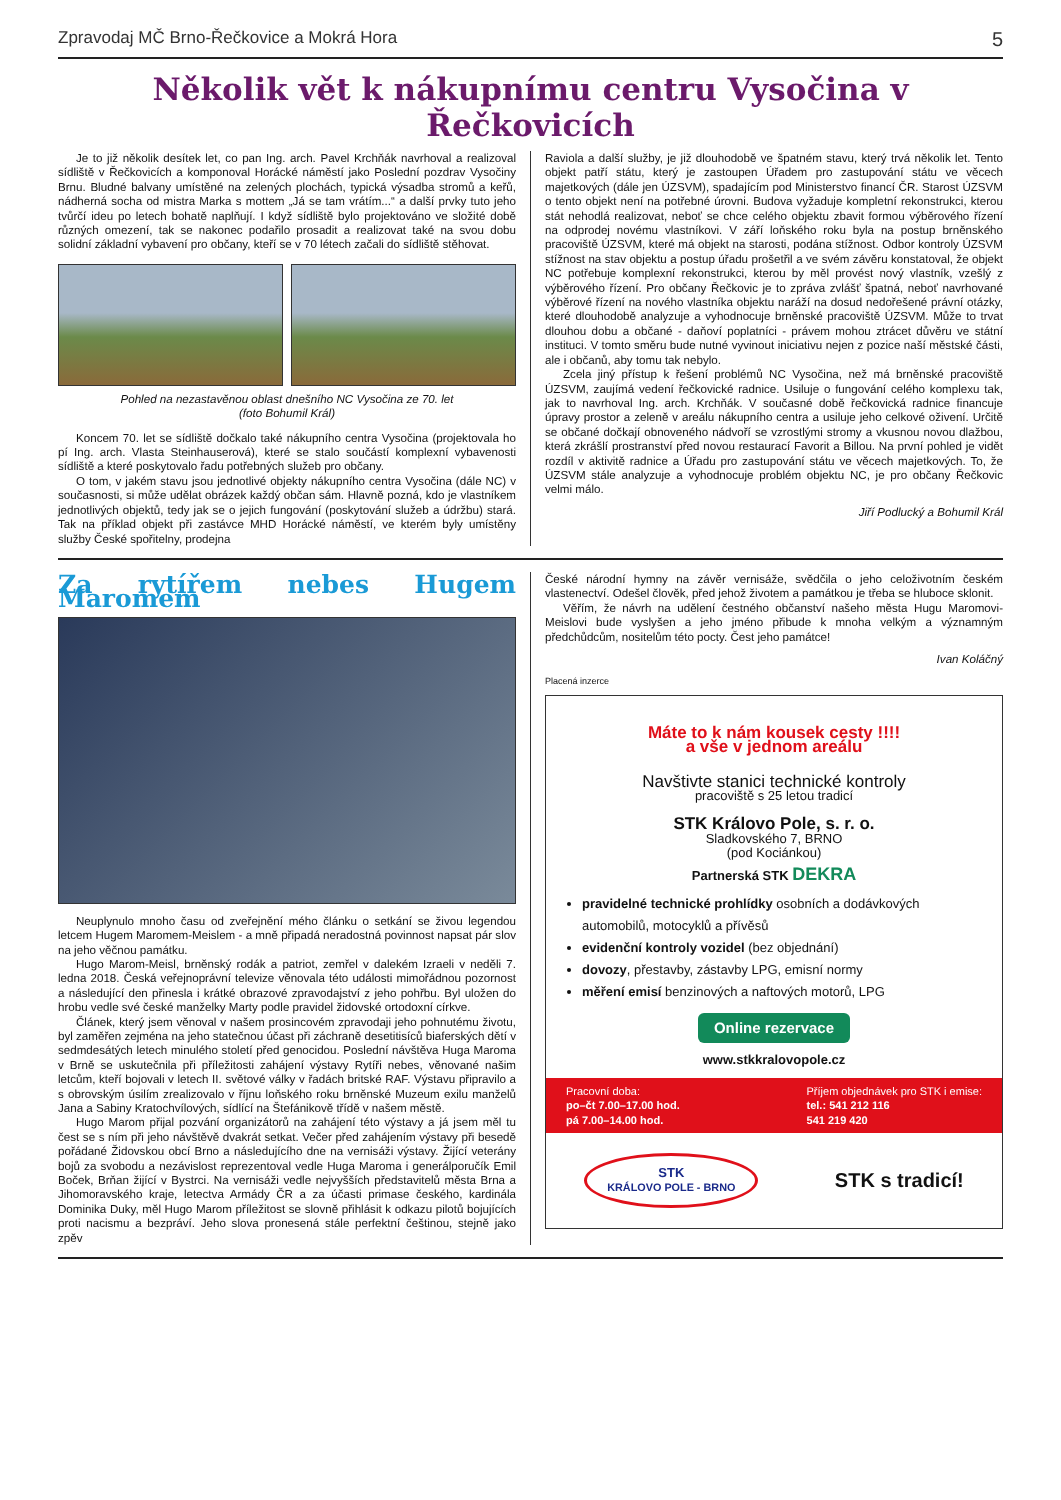Zpravodaj MČ Brno-Řečkovice a Mokrá Hora 5
Několik vět k nákupnímu centru Vysočina v Řečkovicích
Je to již několik desítek let, co pan Ing. arch. Pavel Krchňák navrhoval a realizoval sídliště v Řečkovicích a komponoval Horácké náměstí jako Poslední pozdrav Vysočiny Brnu. Bludné balvany umístěné na zelených plochách, typická výsadba stromů a keřů, nádherná socha od mistra Marka s mottem „Já se tam vrátím...“ a další prvky tuto jeho tvůrčí ideu po letech bohatě naplňují. I když sídliště bylo projektováno ve složité době různých omezení, tak se nakonec podařilo prosadit a realizovat také na svou dobu solidní základní vybavení pro občany, kteří se v 70 létech začali do sídliště stěhovat.
Pohled na nezastavěnou oblast dnešního NC Vysočina ze 70. let
(foto Bohumil Král)
Koncem 70. let se sídliště dočkalo také nákupního centra Vysočina (projektovala ho pí Ing. arch. Vlasta Steinhauserová), které se stalo součástí komplexní vybavenosti sídliště a které poskytovalo řadu potřebných služeb pro občany.
O tom, v jakém stavu jsou jednotlivé objekty nákupního centra Vysočina (dále NC) v současnosti, si může udělat obrázek každý občan sám. Hlavně pozná, kdo je vlastníkem jednotlivých objektů, tedy jak se o jejich fungování (poskytování služeb a údržbu) stará. Tak na příklad objekt při zastávce MHD Horácké náměstí, ve kterém byly umístěny služby České spořitelny, prodejna
Raviola a další služby, je již dlouhodobě ve špatném stavu, který trvá několik let. Tento objekt patří státu, který je zastoupen Úřadem pro zastupování státu ve věcech majetkových (dále jen ÚZSVM), spadajícím pod Ministerstvo financí ČR. Starost ÚZSVM o tento objekt není na potřebné úrovni. Budova vyžaduje kompletní rekonstrukci, kterou stát nehodlá realizovat, neboť se chce celého objektu zbavit formou výběrového řízení na odprodej novému vlastníkovi. V září loňského roku byla na postup brněnského pracoviště ÚZSVM, které má objekt na starosti, podána stížnost. Odbor kontroly ÚZSVM stížnost na stav objektu a postup úřadu prošetřil a ve svém závěru konstatoval, že objekt NC potřebuje komplexní rekonstrukci, kterou by měl provést nový vlastník, vzešlý z výběrového řízení. Pro občany Řečkovic je to zpráva zvlášť špatná, neboť navrhované výběrové řízení na nového vlastníka objektu naráží na dosud nedořešené právní otázky, které dlouhodobě analyzuje a vyhodnocuje brněnské pracoviště ÚZSVM. Může to trvat dlouhou dobu a občané - daňoví poplatníci - právem mohou ztrácet důvěru ve státní instituci. V tomto směru bude nutné vyvinout iniciativu nejen z pozice naší městské části, ale i občanů, aby tomu tak nebylo.
Zcela jiný přístup k řešení problémů NC Vysočina, než má brněnské pracoviště ÚZSVM, zaujímá vedení řečkovické radnice. Usiluje o fungování celého komplexu tak, jak to navrhoval Ing. arch. Krchňák. V současné době řečkovická radnice financuje úpravy prostor a zeleně v areálu nákupního centra a usiluje jeho celkové oživení. Určitě se občané dočkají obnoveného nádvoří se vzrostlými stromy a vkusnou novou dlažbou, která zkrášlí prostranství před novou restaurací Favorit a Billou. Na první pohled je vidět rozdíl v aktivitě radnice a Úřadu pro zastupování státu ve věcech majetkových. To, že ÚZSVM stále analyzuje a vyhodnocuje problém objektu NC, je pro občany Řečkovic velmi málo.
Jiří Podlucký a Bohumil Král
Za rytířem nebes Hugem Maromem
Neuplynulo mnoho času od zveřejnění mého článku o setkání se živou legendou letcem Hugem Maromem-Meislem - a mně připadá neradostná povinnost napsat pár slov na jeho věčnou památku.
Hugo Marom-Meisl, brněnský rodák a patriot, zemřel v dalekém Izraeli v neděli 7. ledna 2018. Česká veřejnoprávní televize věnovala této události mimořádnou pozornost a následující den přinesla i krátké obrazové zpravodajství z jeho pohřbu. Byl uložen do hrobu vedle své české manželky Marty podle pravidel židovské ortodoxní církve.
Článek, který jsem věnoval v našem prosincovém zpravodaji jeho pohnutému životu, byl zaměřen zejména na jeho statečnou účast při záchraně desetitisíců biaferských dětí v sedmdesátých letech minulého století před genocidou. Poslední návštěva Huga Maroma v Brně se uskutečnila při příležitosti zahájení výstavy Rytíři nebes, věnované našim letcům, kteří bojovali v letech II. světové války v řadách britské RAF. Výstavu připravilo a s obrovským úsilím zrealizovalo v říjnu loňského roku brněnské Muzeum exilu manželů Jana a Sabiny Kratochvílových, sídlící na Štefánikově třídě v našem městě.
Hugo Marom přijal pozvání organizátorů na zahájení této výstavy a já jsem měl tu čest se s ním při jeho návštěvě dvakrát setkat. Večer před zahájením výstavy při besedě pořádané Židovskou obcí Brno a následujícího dne na vernisáži výstavy. Žijící veterány bojů za svobodu a nezávislost reprezentoval vedle Huga Maroma i generálporučík Emil Boček, Brňan žijící v Bystrci. Na vernisáži vedle nejvyšších představitelů města Brna a Jihomoravského kraje, letectva Armády ČR a za účasti primase českého, kardinála Dominika Duky, měl Hugo Marom příležitost se slovně přihlásit k odkazu pilotů bojujících proti nacismu a bezpráví. Jeho slova pronesená stále perfektní češtinou, stejně jako zpěv
České národní hymny na závěr vernisáže, svědčila o jeho celoživotním českém vlastenectví. Odešel člověk, před jehož životem a památkou je třeba se hluboce sklonit.
Věřím, že návrh na udělení čestného občanství našeho města Hugu Maromovi-Meislovi bude vyslyšen a jeho jméno přibude k mnoha velkým a významným předchůdcům, nositelům této pocty. Čest jeho památce!
Ivan Koláčný
Placená inzerce
Máte to k nám kousek cesty !!!!
a vše v jednom areálu
Navštivte stanici technické kontroly
pracoviště s 25 letou tradicí
STK Královo Pole, s. r. o.
Sladkovského 7, BRNO
(pod Kociánkou)
Partnerská STK DEKRA
pravidelné technické prohlídky osobních a dodávkových automobilů, motocyklů a přívěsů
evidenční kontroly vozidel (bez objednání)
dovozy, přestavby, zástavby LPG, emisní normy
měření emisí benzinových a naftových motorů, LPG
Online rezervace
www.stkkralovopole.cz
Pracovní doba:
po–čt 7.00–17.00 hod.
pá 7.00–14.00 hod.
Příjem objednávek pro STK i emise:
tel.: 541 212 116
541 219 420
STK
KRÁLOVO POLE - BRNO STK s tradicí!